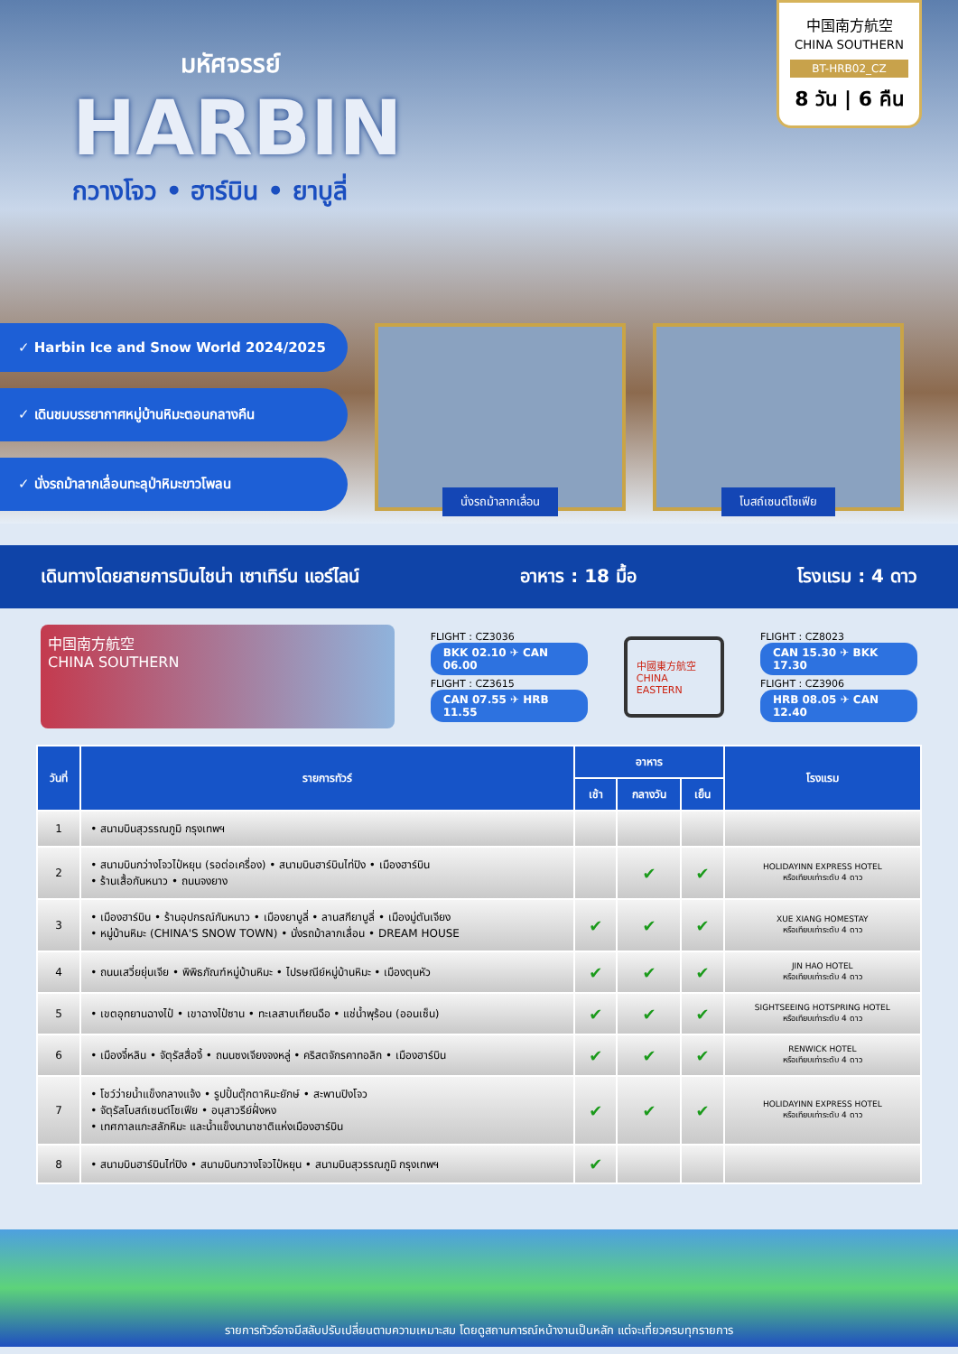มหัศจรรย์
HARBIN
กวางโจว • ฮาร์บิน • ยาบูลี่
中国南方航空
CHINA SOUTHERN
BT-HRB02_CZ
8 วัน | 6 คืน
✓ Harbin Ice and Snow World 2024/2025
✓ เดินชมบรรยากาศหมู่บ้านหิมะตอนกลางคืน
✓ นั่งรถม้าลากเลื่อนทะลุป่าหิมะขาวโพลน
นั่งรถม้าลากเลื่อน โบสถ์เซนต์โซเฟีย
เดินทางโดยสายการบินไชน่า เซาเทิร์น แอร์ไลน์ อาหาร : 18 มื้อ โรงแรม : 4 ดาว
中国南方航空
CHINA SOUTHERN
FLIGHT : CZ3036
BKK 02.10 ✈ CAN 06.00
FLIGHT : CZ3615
CAN 07.55 ✈ HRB 11.55
中國東方航空
CHINA EASTERN
FLIGHT : CZ8023
CAN 15.30 ✈ BKK 17.30
FLIGHT : CZ3906
HRB 08.05 ✈ CAN 12.40
| วันที่ | รายการทัวร์ | อาหาร | | | โรงแรม |
| --- | --- | --- | --- | --- | --- |
| | | เช้า | กลางวัน | เย็น | |
| 1 | • สนามบินสุวรรณภูมิ กรุงเทพฯ | | | | |
| 2 | • สนามบินกว่างโจวไป๋หยุน (รอต่อเครื่อง) • สนามบินฮาร์บินไท่ปิง • เมืองฮาร์บิน • ร้านเสื้อกันหนาว • ถนนจงยาง | | ✔ | ✔ | HOLIDAYINN EXPRESS HOTEL หรือเทียบเท่าระดับ 4 ดาว |
| 3 | • เมืองฮาร์บิน • ร้านอุปกรณ์กันหนาว • เมืองยาบูลี่ • ลานสกียาบูลี่ • เมืองมู่ตันเจียง • หมู่บ้านหิมะ (CHINA'S SNOW TOWN) • นั่งรถม้าลากเลื่อน • DREAM HOUSE | ✔ | ✔ | ✔ | XUE XIANG HOMESTAY หรือเทียบเท่าระดับ 4 ดาว |
| 4 | • ถนนเสวี่ยยุ่นเจีย • พิพิธภัณฑ์หมู่บ้านหิมะ • ไปรษณีย์หมู่บ้านหิมะ • เมืองตุนหัว | ✔ | ✔ | ✔ | JIN HAO HOTEL หรือเทียบเท่าระดับ 4 ดาว |
| 5 | • เขตอุทยานฉางไป๋ • เขาฉางไป๋ซาน • ทะเลสาบเทียนฉือ • แช่น้ำพุร้อน (ออนเซ็น) | ✔ | ✔ | ✔ | SIGHTSEEING HOTSPRING HOTEL หรือเทียบเท่าระดับ 4 ดาว |
| 6 | • เมืองจี๋หลิน • จัตุรัสสื่อจี้ • ถนนซงเจียงจงหลู่ • คริสตจักรคาทอลิก • เมืองฮาร์บิน | ✔ | ✔ | ✔ | RENWICK HOTEL หรือเทียบเท่าระดับ 4 ดาว |
| 7 | • โชว์ว่ายน้ำแข็งกลางแจ้ง • รูปปั้นตุ๊กตาหิมะยักษ์ • สะพานปิงโจว • จัตุรัสโบสถ์เซนต์โซเฟีย • อนุสาวรีย์ฝั่งหง • เทศกาลแกะสลักหิมะ และน้ำแข็งนานาชาติแห่งเมืองฮาร์บิน | ✔ | ✔ | ✔ | HOLIDAYINN EXPRESS HOTEL หรือเทียบเท่าระดับ 4 ดาว |
| 8 | • สนามบินฮาร์บินไท่ปิง • สนามบินกวางโจวไป๋หยุน • สนามบินสุวรรณภูมิ กรุงเทพฯ | ✔ | | | |
รายการทัวร์อาจมีสลับปรับเปลี่ยนตามความเหมาะสม โดยดูสถานการณ์หน้างานเป็นหลัก แต่จะเที่ยวครบทุกรายการ